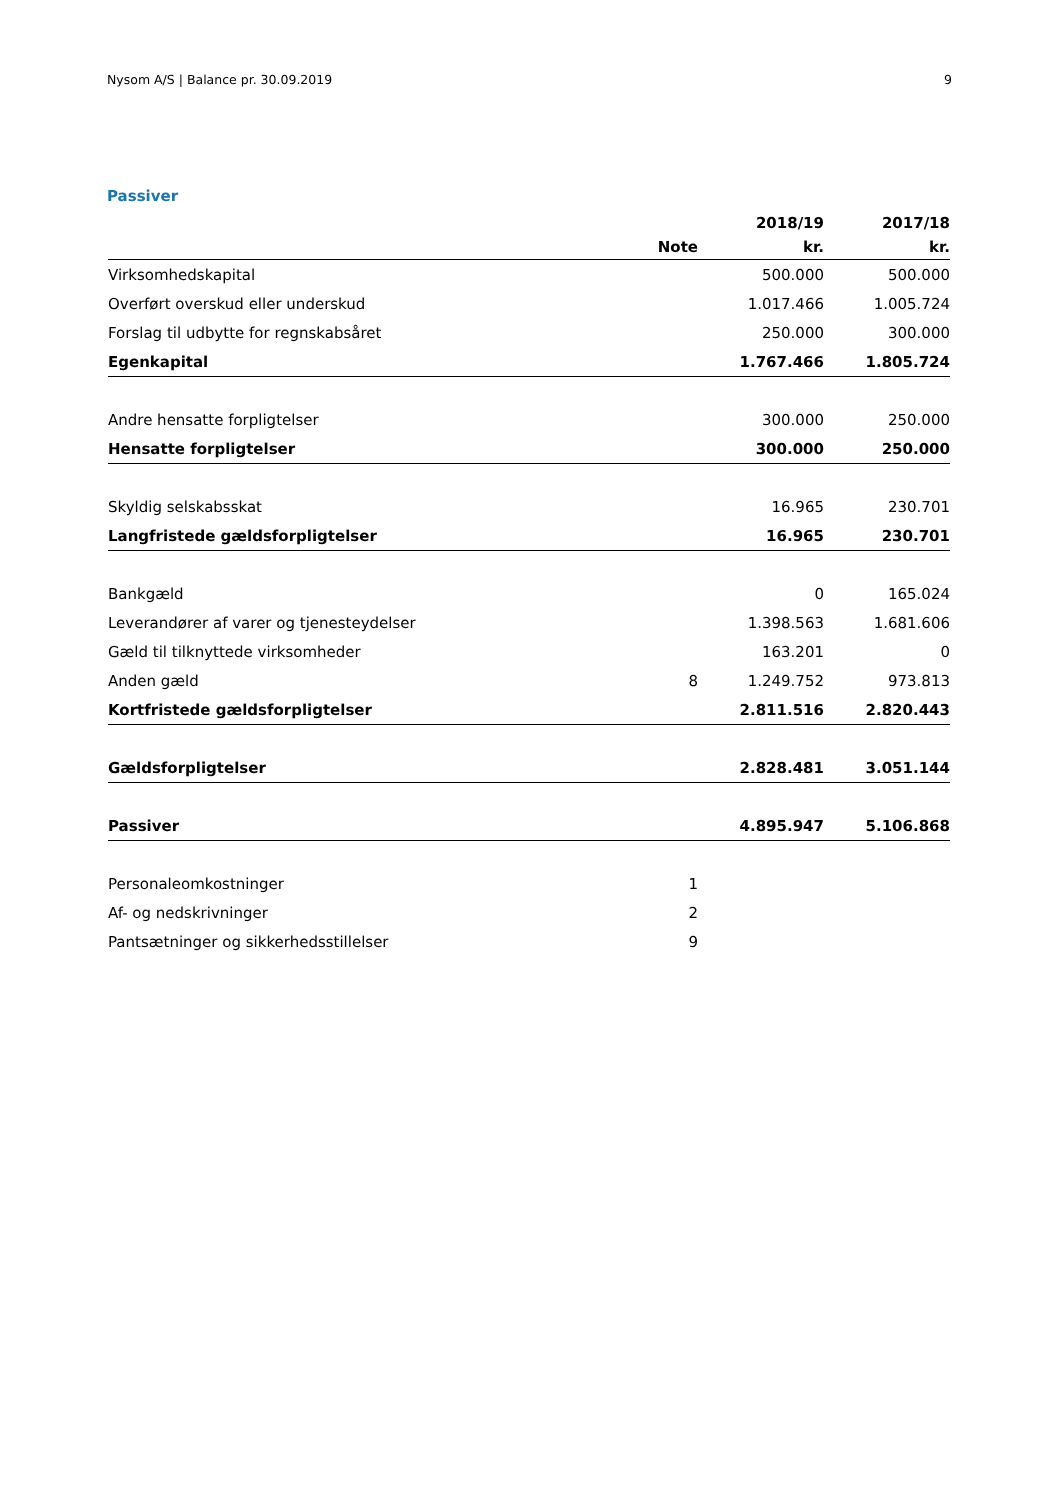Nysom A/S | Balance pr. 30.09.2019 9
Passiver
| | | 2018/19 | 2017/18 |
| --- | --- | --- | --- |
| | Note | kr. | kr. |
| Virksomhedskapital | | 500.000 | 500.000 |
| Overført overskud eller underskud | | 1.017.466 | 1.005.724 |
| Forslag til udbytte for regnskabsåret | | 250.000 | 300.000 |
| Egenkapital | | 1.767.466 | 1.805.724 |
| Andre hensatte forpligtelser | | 300.000 | 250.000 |
| Hensatte forpligtelser | | 300.000 | 250.000 |
| Skyldig selskabsskat | | 16.965 | 230.701 |
| Langfristede gældsforpligtelser | | 16.965 | 230.701 |
| Bankgæld | | 0 | 165.024 |
| Leverandører af varer og tjenesteydelser | | 1.398.563 | 1.681.606 |
| Gæld til tilknyttede virksomheder | | 163.201 | 0 |
| Anden gæld | 8 | 1.249.752 | 973.813 |
| Kortfristede gældsforpligtelser | | 2.811.516 | 2.820.443 |
| Gældsforpligtelser | | 2.828.481 | 3.051.144 |
| Passiver | | 4.895.947 | 5.106.868 |
| Personaleomkostninger | 1 | | |
| Af- og nedskrivninger | 2 | | |
| Pantsætninger og sikkerhedsstillelser | 9 | | |